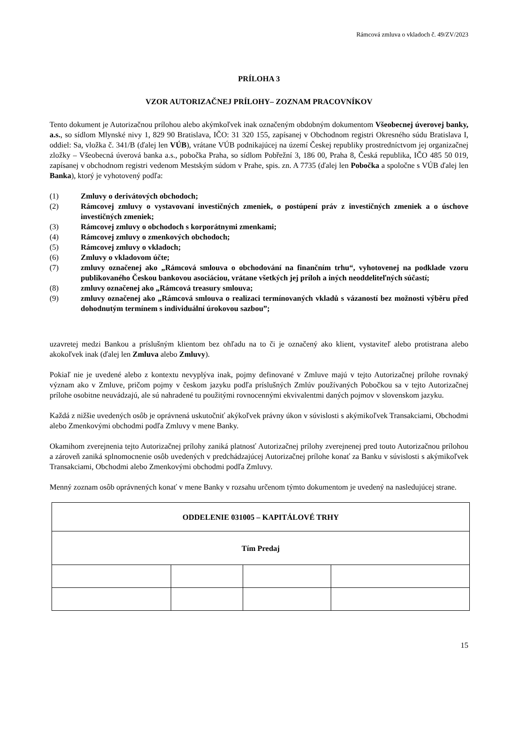Rámcová zmluva o vkladoch č. 49/ZV/2023
PRÍLOHA 3
VZOR AUTORIZAČNEJ PRÍLOHY– ZOZNAM PRACOVNÍKOV
Tento dokument je Autorizačnou prílohou alebo akýmkoľvek inak označeným obdobným dokumentom Všeobecnej úverovej banky, a.s., so sídlom Mlynské nivy 1, 829 90 Bratislava, IČO: 31 320 155, zapísanej v Obchodnom registri Okresného súdu Bratislava I, oddiel: Sa, vložka č. 341/B (ďalej len VÚB), vrátane VÚB podnikajúcej na území Českej republiky prostredníctvom jej organizačnej zložky – Všeobecná úverová banka a.s., pobočka Praha, so sídlom Pobřežní 3, 186 00, Praha 8, Česká republika, IČO 485 50 019, zapísanej v obchodnom registri vedenom Mestským súdom v Prahe, spis. zn. A 7735 (ďalej len Pobočka a spoločne s VÚB ďalej len Banka), ktorý je vyhotovený podľa:
(1) Zmluvy o derivátových obchodoch;
(2) Rámcovej zmluvy o vystavovaní investičných zmeniek, o postúpení práv z investičných zmeniek a o úschove investičných zmeniek;
(3) Rámcovej zmluvy o obchodoch s korporátnymi zmenkami;
(4) Rámcovej zmluvy o zmenkových obchodoch;
(5) Rámcovej zmluvy o vkladoch;
(6) Zmluvy o vkladovom účte;
(7) zmluvy označenej ako „Rámcová smlouva o obchodování na finančním trhu“, vyhotovenej na podklade vzoru publikovaného Českou bankovou asociáciou, vrátane všetkých jej príloh a iných neoddeliteľných súčastí;
(8) zmluvy označenej ako „Rámcová treasury smlouva;
(9) zmluvy označenej ako „Rámcová smlouva o realizaci termínovaných vkladů s vázaností bez možnosti výběru před dohodnutým termínem s individuální úrokovou sazbou”;
uzavretej medzi Bankou a príslušným klientom bez ohľadu na to či je označený ako klient, vystaviteľ alebo protistrana alebo akokoľvek inak (ďalej len Zmluva alebo Zmluvy).
Pokiaľ nie je uvedené alebo z kontextu nevyplýva inak, pojmy definované v Zmluve majú v tejto Autorizačnej prílohe rovnaký význam ako v Zmluve, pričom pojmy v českom jazyku podľa príslušných Zmlúv používaných Pobočkou sa v tejto Autorizačnej prílohe osobitne neuvádzajú, ale sú nahradené tu použitými rovnocennými ekvivalentmi daných pojmov v slovenskom jazyku.
Každá z nižšie uvedených osôb je oprávnená uskutočniť akýkoľvek právny úkon v súvislosti s akýmikoľvek Transakciami, Obchodmi alebo Zmenkovými obchodmi podľa Zmluvy v mene Banky.
Okamihom zverejnenia tejto Autorizačnej prílohy zaniká platnosť Autorizačnej prílohy zverejnenej pred touto Autorizačnou prílohou a zároveň zaniká splnomocnenie osôb uvedených v predchádzajúcej Autorizačnej prílohe konať za Banku v súvislosti s akýmikoľvek Transakciami, Obchodmi alebo Zmenkovými obchodmi podľa Zmluvy.
Menný zoznam osôb oprávnených konať v mene Banky v rozsahu určenom týmto dokumentom je uvedený na nasledujúcej strane.
| ODDELENIE 031005 – KAPITÁLOVÉ TRHY | | | |
| Tím Predaj | | | |
15